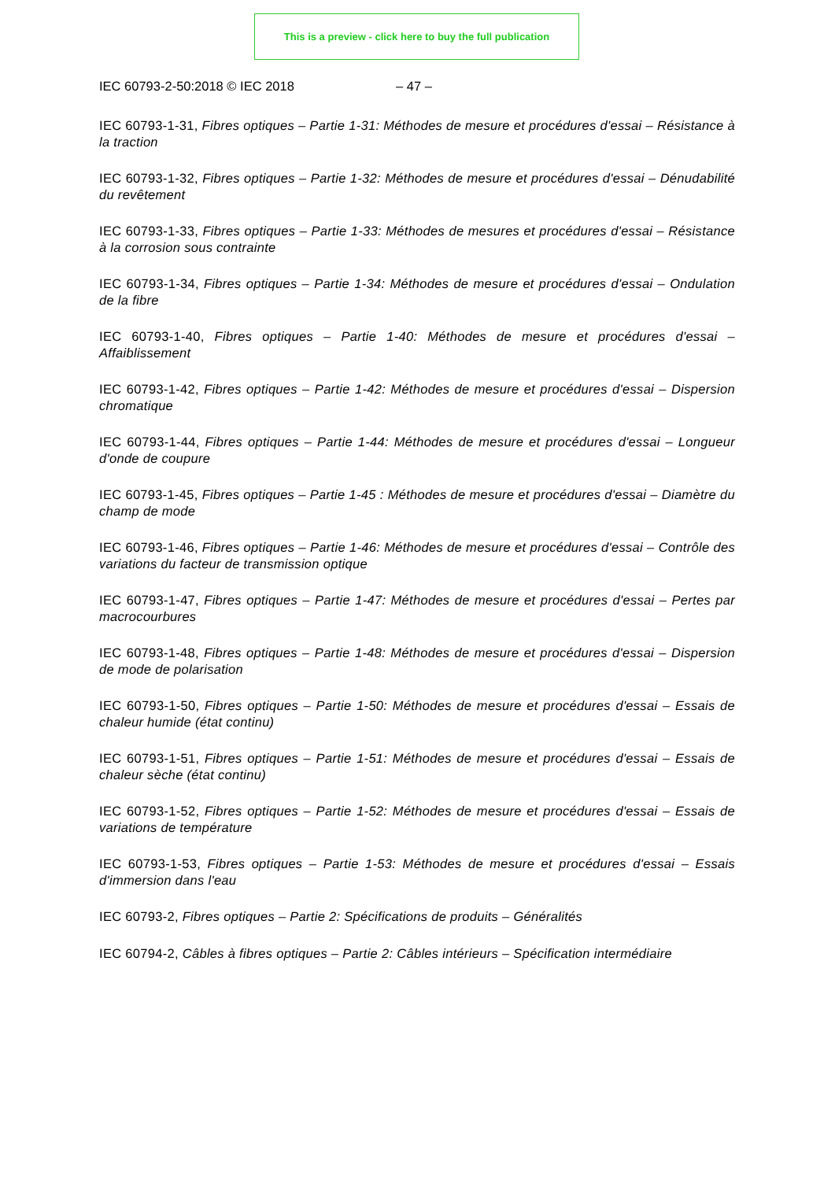This is a preview - click here to buy the full publication
IEC 60793-2-50:2018 © IEC 2018 – 47 –
IEC 60793-1-31, Fibres optiques – Partie 1-31: Méthodes de mesure et procédures d'essai – Résistance à la traction
IEC 60793-1-32, Fibres optiques – Partie 1-32: Méthodes de mesure et procédures d'essai – Dénudabilité du revêtement
IEC 60793-1-33, Fibres optiques – Partie 1-33: Méthodes de mesures et procédures d'essai – Résistance à la corrosion sous contrainte
IEC 60793-1-34, Fibres optiques – Partie 1-34: Méthodes de mesure et procédures d'essai – Ondulation de la fibre
IEC 60793-1-40, Fibres optiques – Partie 1-40: Méthodes de mesure et procédures d'essai – Affaiblissement
IEC 60793-1-42, Fibres optiques – Partie 1-42: Méthodes de mesure et procédures d'essai – Dispersion chromatique
IEC 60793-1-44, Fibres optiques – Partie 1-44: Méthodes de mesure et procédures d'essai – Longueur d'onde de coupure
IEC 60793-1-45, Fibres optiques – Partie 1-45 : Méthodes de mesure et procédures d'essai – Diamètre du champ de mode
IEC 60793-1-46, Fibres optiques – Partie 1-46: Méthodes de mesure et procédures d'essai – Contrôle des variations du facteur de transmission optique
IEC 60793-1-47, Fibres optiques – Partie 1-47: Méthodes de mesure et procédures d'essai – Pertes par macrocourbures
IEC 60793-1-48, Fibres optiques – Partie 1-48: Méthodes de mesure et procédures d'essai – Dispersion de mode de polarisation
IEC 60793-1-50, Fibres optiques – Partie 1-50: Méthodes de mesure et procédures d'essai – Essais de chaleur humide (état continu)
IEC 60793-1-51, Fibres optiques – Partie 1-51: Méthodes de mesure et procédures d'essai – Essais de chaleur sèche (état continu)
IEC 60793-1-52, Fibres optiques – Partie 1-52: Méthodes de mesure et procédures d'essai – Essais de variations de température
IEC 60793-1-53, Fibres optiques – Partie 1-53: Méthodes de mesure et procédures d'essai – Essais d'immersion dans l'eau
IEC 60793-2, Fibres optiques – Partie 2: Spécifications de produits – Généralités
IEC 60794-2, Câbles à fibres optiques – Partie 2: Câbles intérieurs – Spécification intermédiaire